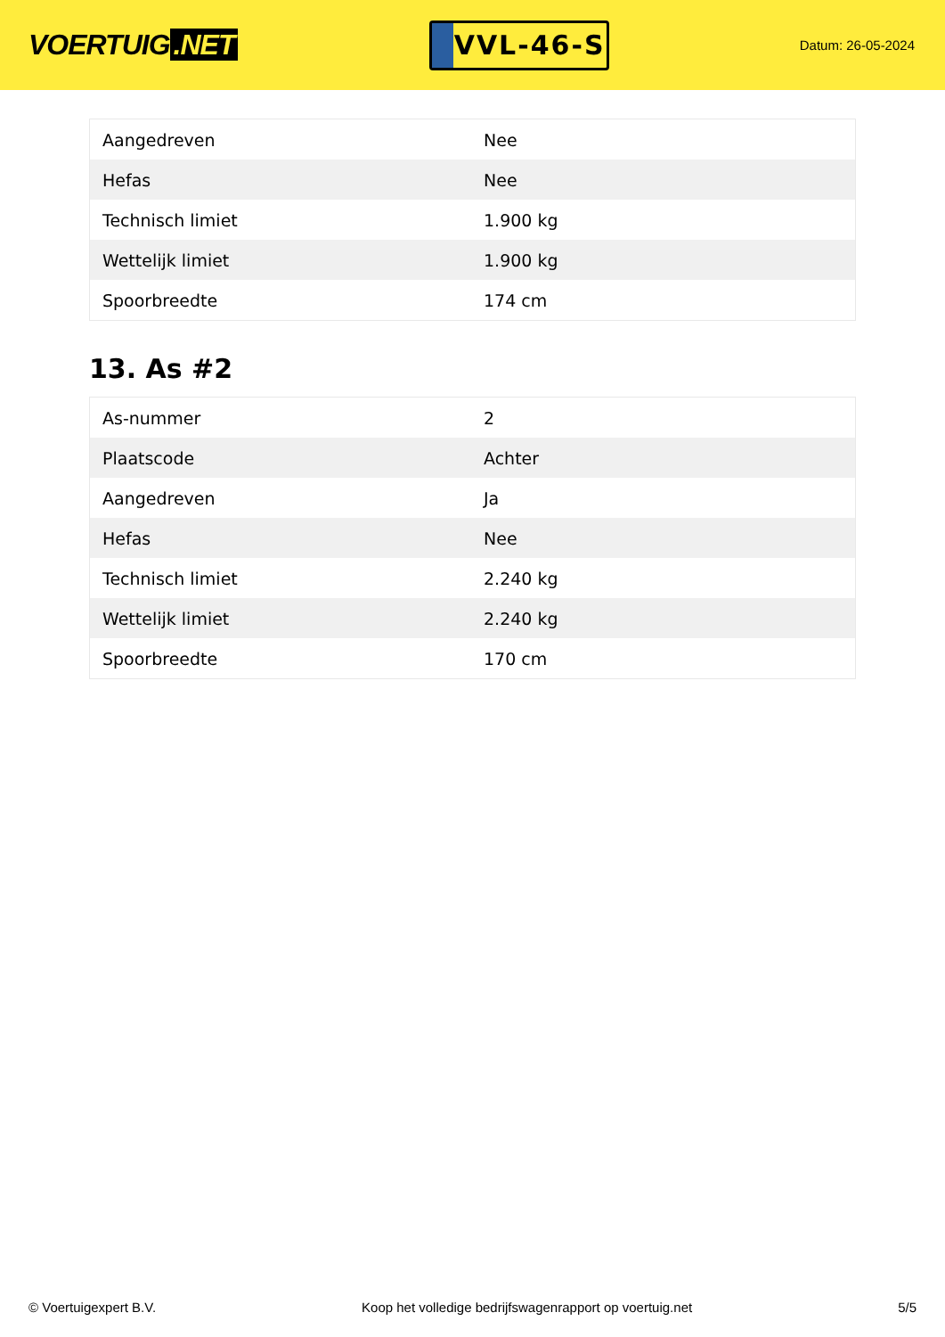VOERTUIG.NET
VVL-46-S
Datum: 26-05-2024
| Aangedreven | Nee |
| Hefas | Nee |
| Technisch limiet | 1.900 kg |
| Wettelijk limiet | 1.900 kg |
| Spoorbreedte | 174 cm |
13. As #2
| As-nummer | 2 |
| Plaatscode | Achter |
| Aangedreven | Ja |
| Hefas | Nee |
| Technisch limiet | 2.240 kg |
| Wettelijk limiet | 2.240 kg |
| Spoorbreedte | 170 cm |
© Voertuigexpert B.V. Koop het volledige bedrijfswagenrapport op voertuig.net 5/5